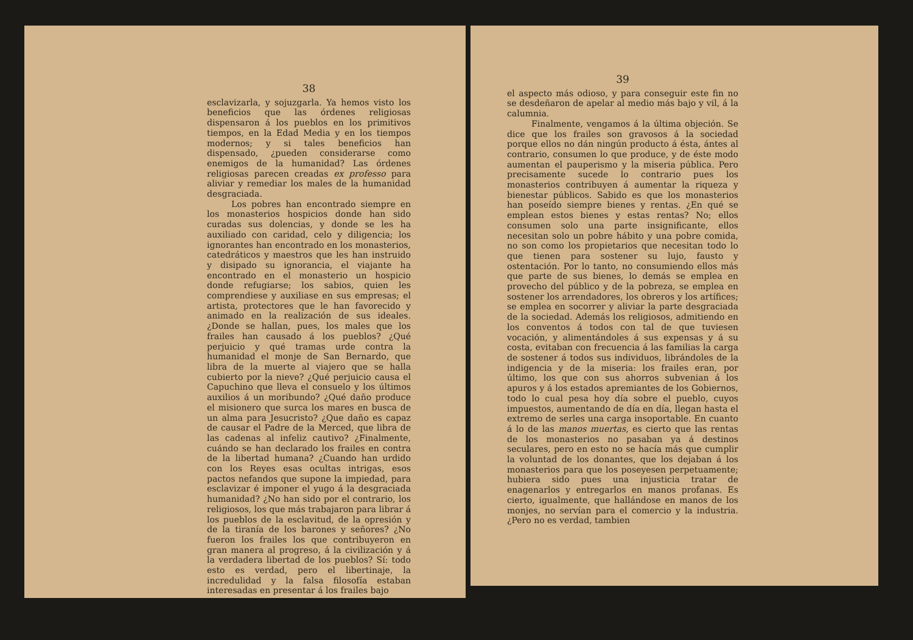38
esclavizarla, y sojuzgarla. Ya hemos visto los beneficios que las órdenes religiosas dispensaron á los pueblos en los primitivos tiempos, en la Edad Media y en los tiempos modernos; y si tales beneficios han dispensado, ¿pueden considerarse como enemigos de la humanidad? Las órdenes religiosas parecen creadas ex professo para aliviar y remediar los males de la humanidad desgraciada.
Los pobres han encontrado siempre en los monasterios hospicios donde han sido curadas sus dolencias, y donde se les ha auxiliado con caridad, celo y diligencia; los ignorantes han encontrado en los monasterios, catedráticos y maestros que les han instruido y disipado su ignorancia, el viajante ha encontrado en el monasterio un hospicio donde refugiarse; los sabios, quien les comprendiese y auxiliase en sus empresas; el artista, protectores que le han favorecido y animado en la realización de sus ideales. ¿Donde se hallan, pues, los males que los frailes han causado á los pueblos? ¿Qué perjuicio y qué tramas urde contra la humanidad el monje de San Bernardo, que libra de la muerte al viajero que se halla cubierto por la nieve? ¿Qué perjuicio causa el Capuchino que lleva el consuelo y los últimos auxilios á un moribundo? ¿Qué daño produce el misionero que surca los mares en busca de un alma para Jesucristo? ¿Que daño es capaz de causar el Padre de la Merced, que libra de las cadenas al infeliz cautivo? ¿Finalmente, cuándo se han declarado los frailes en contra de la libertad humana? ¿Cuando han urdido con los Reyes esas ocultas intrigas, esos pactos nefandos que supone la impiedad, para esclavizar é imponer el yugo á la desgraciada humanidad? ¿No han sido por el contrario, los religiosos, los que más trabajaron para librar á los pueblos de la esclavitud, de la opresión y de la tiranía de los barones y señores? ¿No fueron los frailes los que contribuyeron en gran manera al progreso, á la civilización y á la verdadera libertad de los pueblos? Sí: todo esto es verdad, pero el libertinaje, la incredulidad y la falsa filosofía estaban interesadas en presentar á los frailes bajo
39
el aspecto más odioso, y para conseguir este fin no se desdeñaron de apelar al medio más bajo y vil, á la calumnia.
Finalmente, vengamos á la última objeción. Se dice que los frailes son gravosos á la sociedad porque ellos no dán ningún producto á ésta, ántes al contrario, consumen lo que produce, y de éste modo aumentan el pauperismo y la miseria pública. Pero precisamente sucede lo contrario pues los monasterios contribuyen á aumentar la riqueza y bienestar públicos. Sabido es que los monasterios han poseído siempre bienes y rentas. ¿En qué se emplean estos bienes y estas rentas? No; ellos consumen solo una parte insignificante, ellos necesitan solo un pobre hábito y una pobre comida, no son como los propietarios que necesitan todo lo que tienen para sostener su lujo, fausto y ostentación. Por lo tanto, no consumiendo ellos más que parte de sus bienes, lo demás se emplea en provecho del público y de la pobreza, se emplea en sostener los arrendadores, los obreros y los artífices; se emplea en socorrer y aliviar la parte desgraciada de la sociedad. Además los religiosos, admitiendo en los conventos á todos con tal de que tuviesen vocación, y alimentándoles á sus expensas y á su costa, evitaban con frecuencia á las familias la carga de sostener á todos sus individuos, librándoles de la indigencia y de la miseria: los frailes eran, por último, los que con sus ahorros subvenian á los apuros y á los estados apremiantes de los Gobiernos, todo lo cual pesa hoy día sobre el pueblo, cuyos impuestos, aumentando de día en día, llegan hasta el extremo de serles una carga insoportable. En cuanto á lo de las manos muertas, es cierto que las rentas de los monasterios no pasaban ya á destinos seculares, pero en esto no se hacía más que cumplir la voluntad de los donantes, que los dejaban á los monasterios para que los poseyesen perpetuamente; hubiera sido pues una injusticia tratar de enagenarlos y entregarlos en manos profanas. Es cierto, igualmente, que hallándose en manos de los monjes, no servían para el comercio y la industria. ¿Pero no es verdad, tambien